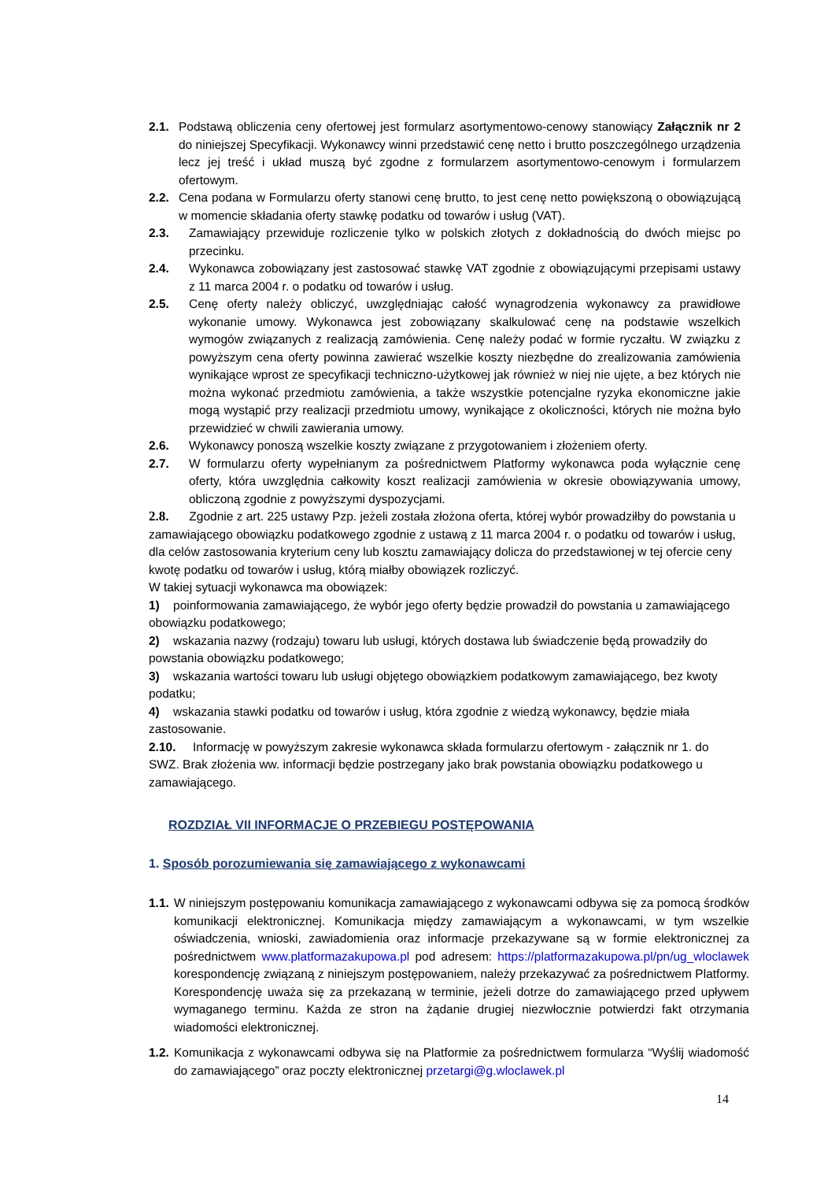2.1. Podstawą obliczenia ceny ofertowej jest formularz asortymentowo-cenowy stanowiący Załącznik nr 2 do niniejszej Specyfikacji. Wykonawcy winni przedstawić cenę netto i brutto poszczególnego urządzenia lecz jej treść i układ muszą być zgodne z formularzem asortymentowo-cenowym i formularzem ofertowym.
2.2. Cena podana w Formularzu oferty stanowi cenę brutto, to jest cenę netto powiększoną o obowiązującą w momencie składania oferty stawkę podatku od towarów i usług (VAT).
2.3. Zamawiający przewiduje rozliczenie tylko w polskich złotych z dokładnością do dwóch miejsc po przecinku.
2.4. Wykonawca zobowiązany jest zastosować stawkę VAT zgodnie z obowiązującymi przepisami ustawy z 11 marca 2004 r. o podatku od towarów i usług.
2.5. Cenę oferty należy obliczyć, uwzględniając całość wynagrodzenia wykonawcy za prawidłowe wykonanie umowy. Wykonawca jest zobowiązany skalkulować cenę na podstawie wszelkich wymogów związanych z realizacją zamówienia. Cenę należy podać w formie ryczałtu. W związku z powyższym cena oferty powinna zawierać wszelkie koszty niezbędne do zrealizowania zamówienia wynikające wprost ze specyfikacji techniczno-użytkowej jak również w niej nie ujęte, a bez których nie można wykonać przedmiotu zamówienia, a także wszystkie potencjalne ryzyka ekonomiczne jakie mogą wystąpić przy realizacji przedmiotu umowy, wynikające z okoliczności, których nie można było przewidzieć w chwili zawierania umowy.
2.6. Wykonawcy ponoszą wszelkie koszty związane z przygotowaniem i złożeniem oferty.
2.7. W formularzu oferty wypełnianym za pośrednictwem Platformy wykonawca poda wyłącznie cenę oferty, która uwzględnia całkowity koszt realizacji zamówienia w okresie obowiązywania umowy, obliczoną zgodnie z powyższymi dyspozycjami.
2.8. Zgodnie z art. 225 ustawy Pzp. jeżeli została złożona oferta, której wybór prowadziłby do powstania u zamawiającego obowiązku podatkowego zgodnie z ustawą z 11 marca 2004 r. o podatku od towarów i usług, dla celów zastosowania kryterium ceny lub kosztu zamawiający dolicza do przedstawionej w tej ofercie ceny kwotę podatku od towarów i usług, którą miałby obowiązek rozliczyć.
W takiej sytuacji wykonawca ma obowiązek:
1) poinformowania zamawiającego, że wybór jego oferty będzie prowadził do powstania u zamawiającego obowiązku podatkowego;
2) wskazania nazwy (rodzaju) towaru lub usługi, których dostawa lub świadczenie będą prowadziły do powstania obowiązku podatkowego;
3) wskazania wartości towaru lub usługi objętego obowiązkiem podatkowym zamawiającego, bez kwoty podatku;
4) wskazania stawki podatku od towarów i usług, która zgodnie z wiedzą wykonawcy, będzie miała zastosowanie.
2.10. Informację w powyższym zakresie wykonawca składa formularzu ofertowym - załącznik nr 1. do SWZ. Brak złożenia ww. informacji będzie postrzegany jako brak powstania obowiązku podatkowego u zamawiającego.
ROZDZIAŁ VII INFORMACJE O PRZEBIEGU POSTĘPOWANIA
1. Sposób porozumiewania się zamawiającego z wykonawcami
1.1. W niniejszym postępowaniu komunikacja zamawiającego z wykonawcami odbywa się za pomocą środków komunikacji elektronicznej. Komunikacja między zamawiającym a wykonawcami, w tym wszelkie oświadczenia, wnioski, zawiadomienia oraz informacje przekazywane są w formie elektronicznej za pośrednictwem www.platformazakupowa.pl pod adresem: https://platformazakupowa.pl/pn/ug_wloclawek korespondencję związaną z niniejszym postępowaniem, należy przekazywać za pośrednictwem Platformy. Korespondencję uważa się za przekazaną w terminie, jeżeli dotrze do zamawiającego przed upływem wymaganego terminu. Każda ze stron na żądanie drugiej niezwłocznie potwierdzi fakt otrzymania wiadomości elektronicznej.
1.2. Komunikacja z wykonawcami odbywa się na Platformie za pośrednictwem formularza “Wyślij wiadomość do zamawiającego” oraz poczty elektronicznej przetargi@g.wloclawek.pl
14